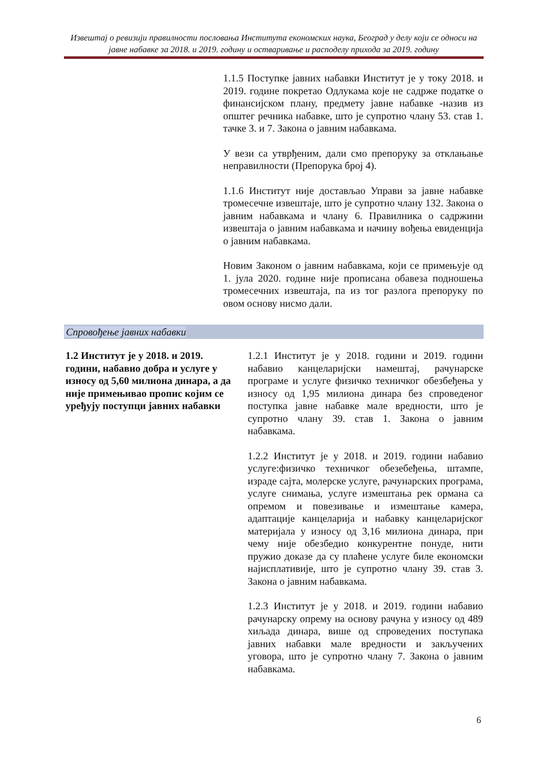Извештај о ревизији правилности пословања Института економских наука, Београд у делу који се односи на јавне набавке за 2018. и 2019. годину и остваривање и расподелу прихода за 2019. годину
1.1.5 Поступке јавних набавки Институт је у току 2018. и 2019. године покретао Одлукама које не садрже податке о финансијском плану, предмету јавне набавке -назив из општег речника набавке, што је супротно члану 53. став 1. тачке 3. и 7. Закона о јавним набавкама.
У вези са утврђеним, дали смо препоруку за отклањање неправилности (Препорука број 4).
1.1.6 Институт није достављао Управи за јавне набавке тромесечне извештаје, што је супротно члану 132. Закона о јавним набавкама и члану 6. Правилника о садржини извештаја о јавним набавкама и начину вођења евиденција о јавним набавкама.
Новим Законом о јавним набавкама, који се примењује од 1. јула 2020. године није прописана обавеза подношења тромесечних извештаја, па из тог разлога препоруку по овом основу нисмо дали.
Спровођење јавних набавки
1.2 Институт је у 2018. и 2019. години, набавио добра и услуге у износу од 5,60 милиона динара, а да није примењивао пропис којим се уређују поступци јавних набавки
1.2.1 Институт је у 2018. години и 2019. години набавио канцеларијски намештај, рачунарске програме и услуге физичко техничког обезбеђења у износу од 1,95 милиона динара без спроведеног поступка јавне набавке мале вредности, што је супротно члану 39. став 1. Закона о јавним набавкама.
1.2.2 Институт је у 2018. и 2019. години набавио услуге:физичко техничког обезебеђења, штампе, израде сајта, молерске услуге, рачунарских програма, услуге снимања, услуге измештања рек ормана са опремом и повезивање и измештање камера, адаптације канцеларија и набавку канцеларијског материјала у износу од 3,16 милиона динара, при чему није обезбедио конкурентне понуде, нити пружио доказе да су плаћене услуге биле економски најисплативије, што је супротно члану 39. став 3. Закона о јавним набавкама.
1.2.3 Институт је у 2018. и 2019. години набавио рачунарску опрему на основу рачуна у износу од 489 хиљада динара, више од спроведених поступака јавних набавки мале вредности и закључених уговора, што је супротно члану 7. Закона о јавним набавкама.
6